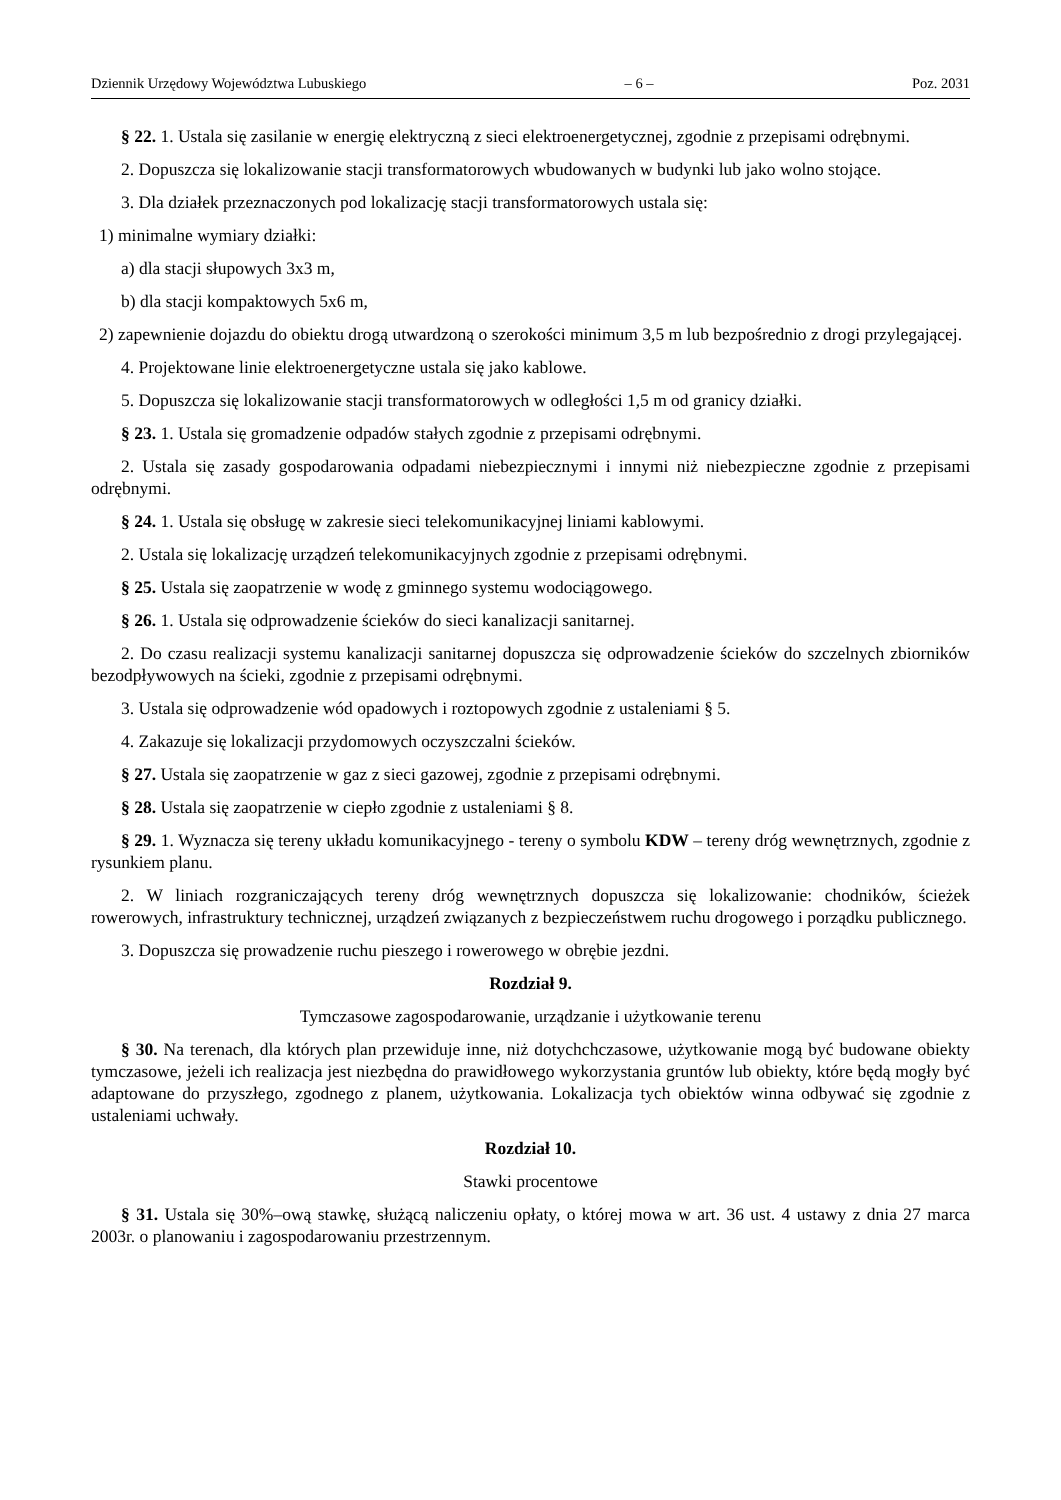Dziennik Urzędowy Województwa Lubuskiego – 6 – Poz. 2031
§ 22. 1. Ustala się zasilanie w energię elektryczną z sieci elektroenergetycznej, zgodnie z przepisami odrębnymi.
2. Dopuszcza się lokalizowanie stacji transformatorowych wbudowanych w budynki lub jako wolno stojące.
3. Dla działek przeznaczonych pod lokalizację stacji transformatorowych ustala się:
1) minimalne wymiary działki:
a) dla stacji słupowych 3x3 m,
b) dla stacji kompaktowych 5x6 m,
2) zapewnienie dojazdu do obiektu drogą utwardzoną o szerokości minimum 3,5 m lub bezpośrednio z drogi przylegającej.
4. Projektowane linie elektroenergetyczne ustala się jako kablowe.
5. Dopuszcza się lokalizowanie stacji transformatorowych w odległości 1,5 m od granicy działki.
§ 23. 1. Ustala się gromadzenie odpadów stałych zgodnie z przepisami odrębnymi.
2. Ustala się zasady gospodarowania odpadami niebezpiecznymi i innymi niż niebezpieczne zgodnie z przepisami odrębnymi.
§ 24. 1. Ustala się obsługę w zakresie sieci telekomunikacyjnej liniami kablowymi.
2. Ustala się lokalizację urządzeń telekomunikacyjnych zgodnie z przepisami odrębnymi.
§ 25. Ustala się zaopatrzenie w wodę z gminnego systemu wodociągowego.
§ 26. 1. Ustala się odprowadzenie ścieków do sieci kanalizacji sanitarnej.
2. Do czasu realizacji systemu kanalizacji sanitarnej dopuszcza się odprowadzenie ścieków do szczelnych zbiorników bezodpływowych na ścieki, zgodnie z przepisami odrębnymi.
3. Ustala się odprowadzenie wód opadowych i roztopowych zgodnie z ustaleniami § 5.
4. Zakazuje się lokalizacji przydomowych oczyszczalni ścieków.
§ 27. Ustala się zaopatrzenie w gaz z sieci gazowej, zgodnie z przepisami odrębnymi.
§ 28. Ustala się zaopatrzenie w ciepło zgodnie z ustaleniami § 8.
§ 29. 1. Wyznacza się tereny układu komunikacyjnego - tereny o symbolu KDW – tereny dróg wewnętrznych, zgodnie z rysunkiem planu.
2. W liniach rozgraniczających tereny dróg wewnętrznych dopuszcza się lokalizowanie: chodników, ścieżek rowerowych, infrastruktury technicznej, urządzeń związanych z bezpieczeństwem ruchu drogowego i porządku publicznego.
3. Dopuszcza się prowadzenie ruchu pieszego i rowerowego w obrębie jezdni.
Rozdział 9.
Tymczasowe zagospodarowanie, urządzanie i użytkowanie terenu
§ 30. Na terenach, dla których plan przewiduje inne, niż dotychchczasowe, użytkowanie mogą być budowane obiekty tymczasowe, jeżeli ich realizacja jest niezbędna do prawidłowego wykorzystania gruntów lub obiekty, które będą mogły być adaptowane do przyszłego, zgodnego z planem, użytkowania. Lokalizacja tych obiektów winna odbywać się zgodnie z ustaleniami uchwały.
Rozdział 10.
Stawki procentowe
§ 31. Ustala się 30%–ową stawkę, służącą naliczeniu opłaty, o której mowa w art. 36 ust. 4 ustawy z dnia 27 marca 2003r. o planowaniu i zagospodarowaniu przestrzennym.